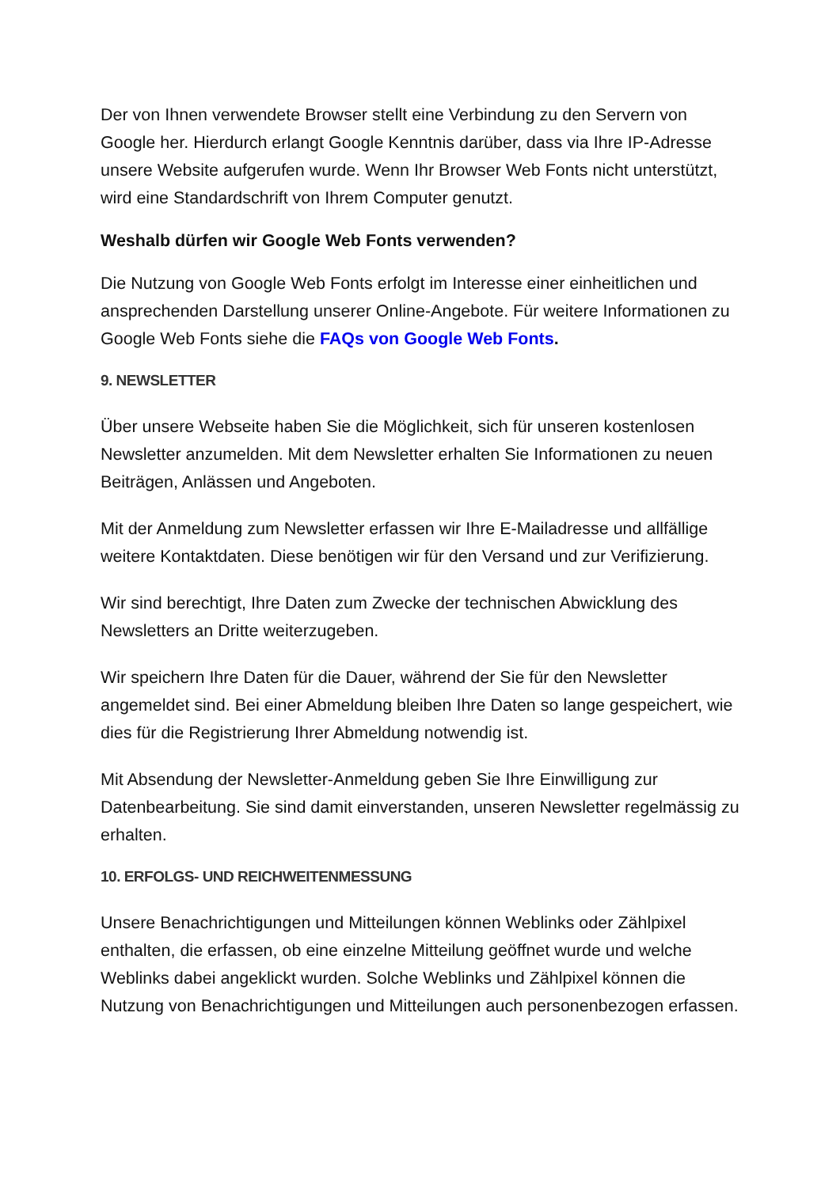Der von Ihnen verwendete Browser stellt eine Verbindung zu den Servern von Google her. Hierdurch erlangt Google Kenntnis darüber, dass via Ihre IP-Adresse unsere Website aufgerufen wurde. Wenn Ihr Browser Web Fonts nicht unterstützt, wird eine Standardschrift von Ihrem Computer genutzt.
Weshalb dürfen wir Google Web Fonts verwenden?
Die Nutzung von Google Web Fonts erfolgt im Interesse einer einheitlichen und ansprechenden Darstellung unserer Online-Angebote. Für weitere Informationen zu Google Web Fonts siehe die FAQs von Google Web Fonts.
9. NEWSLETTER
Über unsere Webseite haben Sie die Möglichkeit, sich für unseren kostenlosen Newsletter anzumelden. Mit dem Newsletter erhalten Sie Informationen zu neuen Beiträgen, Anlässen und Angeboten.
Mit der Anmeldung zum Newsletter erfassen wir Ihre E-Mailadresse und allfällige weitere Kontaktdaten. Diese benötigen wir für den Versand und zur Verifizierung.
Wir sind berechtigt, Ihre Daten zum Zwecke der technischen Abwicklung des Newsletters an Dritte weiterzugeben.
Wir speichern Ihre Daten für die Dauer, während der Sie für den Newsletter angemeldet sind. Bei einer Abmeldung bleiben Ihre Daten so lange gespeichert, wie dies für die Registrierung Ihrer Abmeldung notwendig ist.
Mit Absendung der Newsletter-Anmeldung geben Sie Ihre Einwilligung zur Datenbearbeitung. Sie sind damit einverstanden, unseren Newsletter regelmässig zu erhalten.
10. ERFOLGS- UND REICHWEITENMESSUNG
Unsere Benachrichtigungen und Mitteilungen können Weblinks oder Zählpixel enthalten, die erfassen, ob eine einzelne Mitteilung geöffnet wurde und welche Weblinks dabei angeklickt wurden. Solche Weblinks und Zählpixel können die Nutzung von Benachrichtigungen und Mitteilungen auch personenbezogen erfassen.